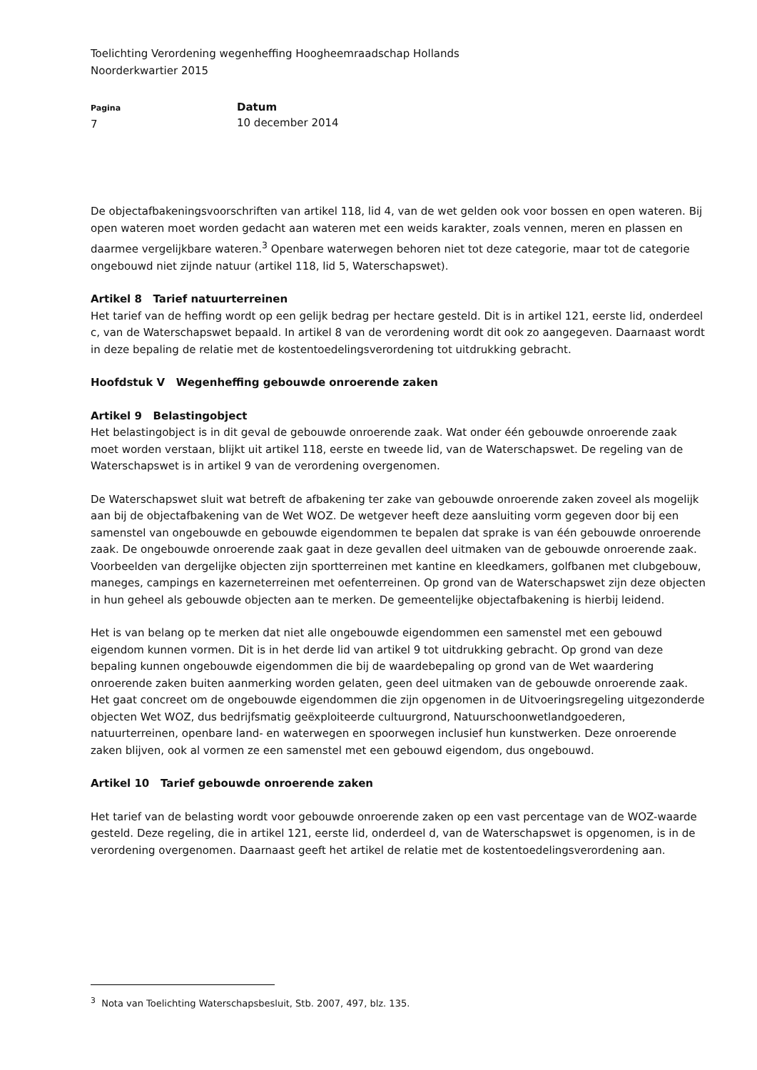Toelichting Verordening wegenheffing Hoogheemraadschap Hollands
Noorderkwartier 2015
Pagina
7
Datum
10 december 2014
De objectafbakeningsvoorschriften van artikel 118, lid 4, van de wet gelden ook voor bossen en open wateren. Bij open wateren moet worden gedacht aan wateren met een weids karakter, zoals vennen, meren en plassen en daarmee vergelijkbare wateren.<sup>3</sup> Openbare waterwegen behoren niet tot deze categorie, maar tot de categorie ongebouwd niet zijnde natuur (artikel 118, lid 5, Waterschapswet).
Artikel 8 Tarief natuurterreinen
Het tarief van de heffing wordt op een gelijk bedrag per hectare gesteld. Dit is in artikel 121, eerste lid, onderdeel c, van de Waterschapswet bepaald. In artikel 8 van de verordening wordt dit ook zo aangegeven. Daarnaast wordt in deze bepaling de relatie met de kostentoedelingsverordening tot uitdrukking gebracht.
Hoofdstuk V Wegenheffing gebouwde onroerende zaken
Artikel 9 Belastingobject
Het belastingobject is in dit geval de gebouwde onroerende zaak. Wat onder één gebouwde onroerende zaak moet worden verstaan, blijkt uit artikel 118, eerste en tweede lid, van de Waterschapswet. De regeling van de Waterschapswet is in artikel 9 van de verordening overgenomen.
De Waterschapswet sluit wat betreft de afbakening ter zake van gebouwde onroerende zaken zoveel als mogelijk aan bij de objectafbakening van de Wet WOZ. De wetgever heeft deze aansluiting vorm gegeven door bij een samenstel van ongebouwde en gebouwde eigendommen te bepalen dat sprake is van één gebouwde onroerende zaak. De ongebouwde onroerende zaak gaat in deze gevallen deel uitmaken van de gebouwde onroerende zaak. Voorbeelden van dergelijke objecten zijn sportterreinen met kantine en kleedkamers, golfbanen met clubgebouw, maneges, campings en kazerneterreinen met oefenterreinen. Op grond van de Waterschapswet zijn deze objecten in hun geheel als gebouwde objecten aan te merken. De gemeentelijke objectafbakening is hierbij leidend.
Het is van belang op te merken dat niet alle ongebouwde eigendommen een samenstel met een gebouwd eigendom kunnen vormen. Dit is in het derde lid van artikel 9 tot uitdrukking gebracht. Op grond van deze bepaling kunnen ongebouwde eigendommen die bij de waardebepaling op grond van de Wet waardering onroerende zaken buiten aanmerking worden gelaten, geen deel uitmaken van de gebouwde onroerende zaak. Het gaat concreet om de ongebouwde eigendommen die zijn opgenomen in de Uitvoeringsregeling uitgezonderde objecten Wet WOZ, dus bedrijfsmatig geëxploiteerde cultuurgrond, Natuurschoonwetlandgoederen, natuurterreinen, openbare land- en waterwegen en spoorwegen inclusief hun kunstwerken. Deze onroerende zaken blijven, ook al vormen ze een samenstel met een gebouwd eigendom, dus ongebouwd.
Artikel 10 Tarief gebouwde onroerende zaken
Het tarief van de belasting wordt voor gebouwde onroerende zaken op een vast percentage van de WOZ-waarde gesteld. Deze regeling, die in artikel 121, eerste lid, onderdeel d, van de Waterschapswet is opgenomen, is in de verordening overgenomen. Daarnaast geeft het artikel de relatie met de kostentoedelingsverordening aan.
<sup>3</sup> Nota van Toelichting Waterschapsbesluit, Stb. 2007, 497, blz. 135.